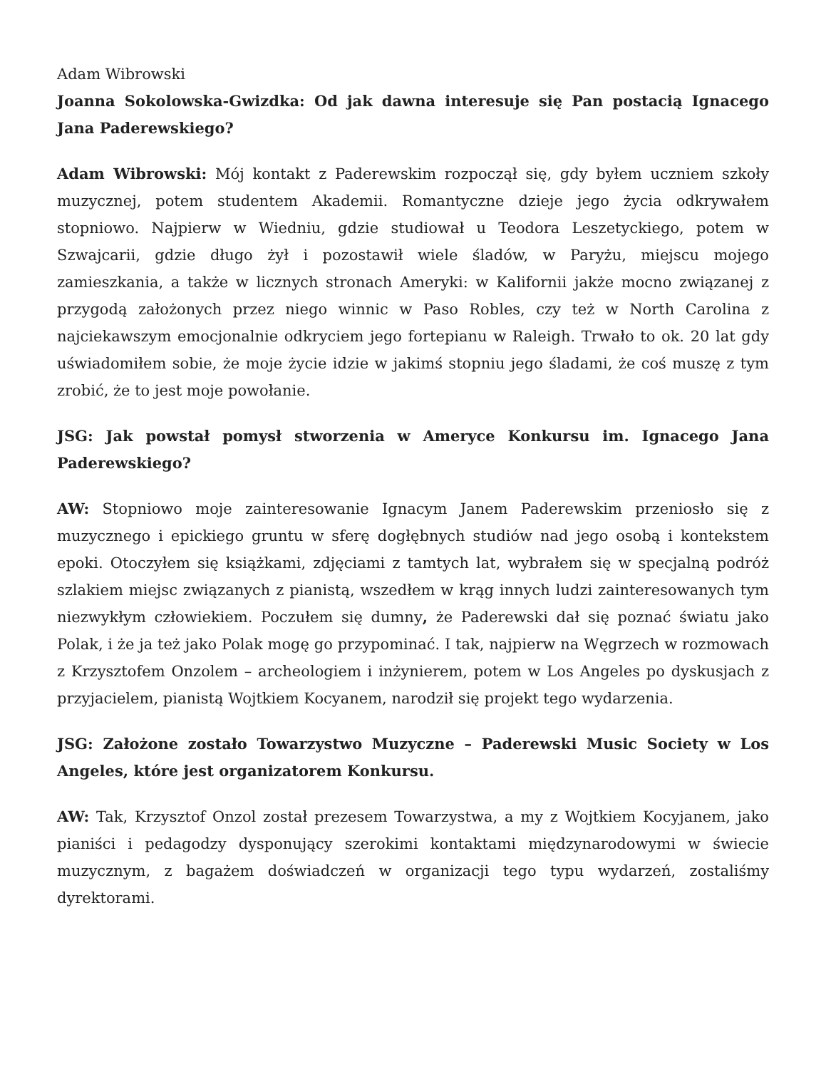Adam Wibrowski
Joanna Sokolowska-Gwizdka: Od jak dawna interesuje się Pan postacią Ignacego Jana Paderewskiego?
Adam Wibrowski: Mój kontakt z Paderewskim rozpoczął się, gdy byłem uczniem szkoły muzycznej, potem studentem Akademii. Romantyczne dzieje jego życia odkrywałem stopniowo. Najpierw w Wiedniu, gdzie studiował u Teodora Leszetyckiego, potem w Szwajcarii, gdzie długo żył i pozostawił wiele śladów, w Paryżu, miejscu mojego zamieszkania, a także w licznych stronach Ameryki: w Kalifornii jakże mocno związanej z przygodą założonych przez niego winnic w Paso Robles, czy też w North Carolina z najciekawszym emocjonalnie odkryciem jego fortepianu w Raleigh. Trwało to ok. 20 lat gdy uświadomiłem sobie, że moje życie idzie w jakimś stopniu jego śladami, że coś muszę z tym zrobić, że to jest moje powołanie.
JSG: Jak powstał pomysł stworzenia w Ameryce Konkursu im. Ignacego Jana Paderewskiego?
AW: Stopniowo moje zainteresowanie Ignacym Janem Paderewskim przeniosło się z muzycznego i epickiego gruntu w sferę dogłębnych studiów nad jego osobą i kontekstem epoki. Otoczyłem się książkami, zdjęciami z tamtych lat, wybrałem się w specjalną podróż szlakiem miejsc związanych z pianistą, wszedłem w krąg innych ludzi zainteresowanych tym niezwykłym człowiekiem. Poczułem się dumny, że Paderewski dał się poznać światu jako Polak, i że ja też jako Polak mogę go przypominać. I tak, najpierw na Węgrzech w rozmowach z Krzysztofem Onzolem – archeologiem i inżynierem, potem w Los Angeles po dyskusjach z przyjacielem, pianistą Wojtkiem Kocyanem, narodził się projekt tego wydarzenia.
JSG: Założone zostało Towarzystwo Muzyczne – Paderewski Music Society w Los Angeles, które jest organizatorem Konkursu.
AW: Tak, Krzysztof Onzol został prezesem Towarzystwa, a my z Wojtkiem Kocyjanem, jako pianiści i pedagodzy dysponujący szerokimi kontaktami międzynarodowymi w świecie muzycznym, z bagażem doświadczeń w organizacji tego typu wydarzeń, zostaliśmy dyrektorami.